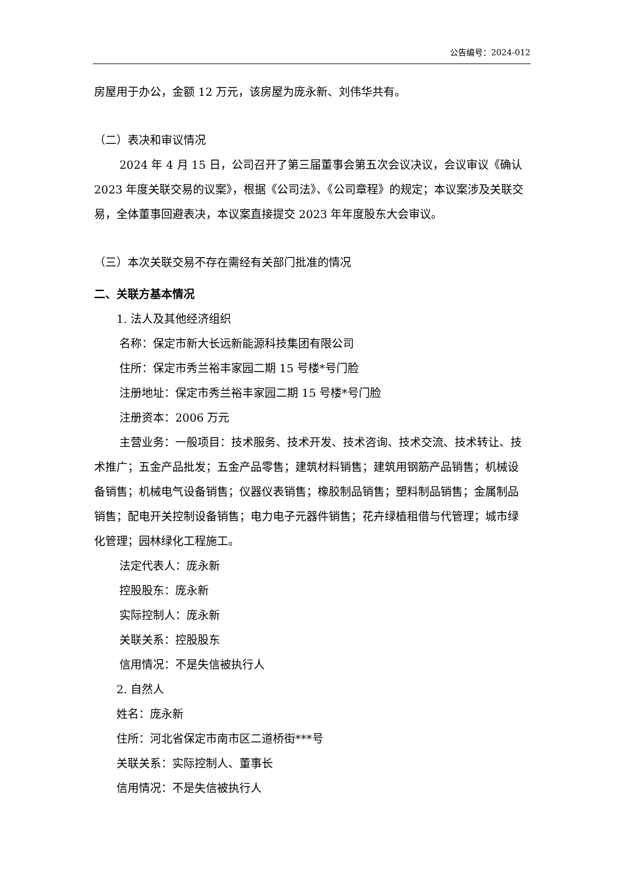公告编号：2024-012
房屋用于办公，金额 12 万元，该房屋为庞永新、刘伟华共有。
（二）表决和审议情况
2024 年 4 月 15 日，公司召开了第三届董事会第五次会议决议，会议审议《确认 2023 年度关联交易的议案》，根据《公司法》、《公司章程》的规定；本议案涉及关联交易，全体董事回避表决，本议案直接提交 2023 年年度股东大会审议。
（三）本次关联交易不存在需经有关部门批准的情况
二、关联方基本情况
1. 法人及其他经济组织
名称：保定市新大长远新能源科技集团有限公司
住所：保定市秀兰裕丰家园二期 15 号楼*号门脸
注册地址：保定市秀兰裕丰家园二期 15 号楼*号门脸
注册资本：2006 万元
主营业务：一般项目：技术服务、技术开发、技术咨询、技术交流、技术转让、技术推广；五金产品批发；五金产品零售；建筑材料销售；建筑用钢筋产品销售；机械设备销售；机械电气设备销售；仪器仪表销售；橡胶制品销售；塑料制品销售；金属制品销售；配电开关控制设备销售；电力电子元器件销售；花卉绿植租借与代管理；城市绿化管理；园林绿化工程施工。
法定代表人：庞永新
控股股东：庞永新
实际控制人：庞永新
关联关系：控股股东
信用情况：不是失信被执行人
2. 自然人
姓名：庞永新
住所：河北省保定市南市区二道桥街***号
关联关系：实际控制人、董事长
信用情况：不是失信被执行人